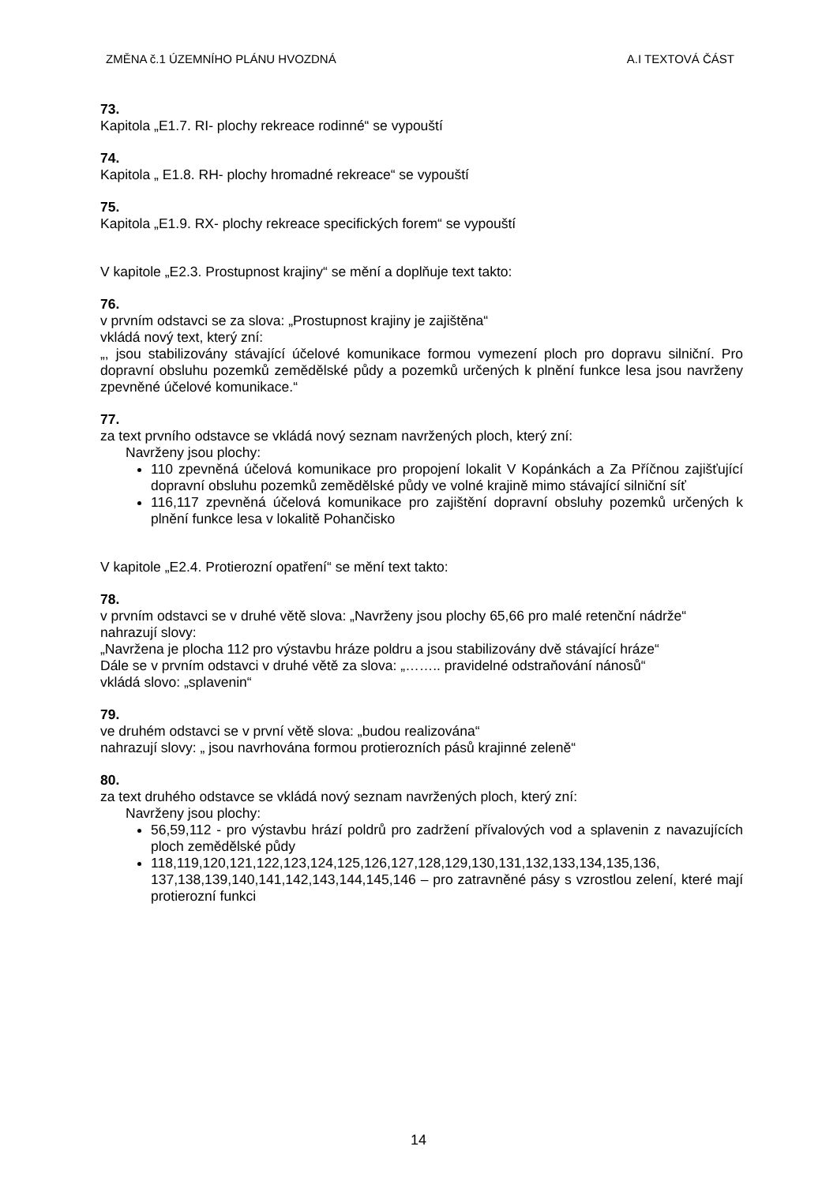ZMĚNA č.1 ÚZEMNÍHO PLÁNU HVOZDNÁ A.I TEXTOVÁ ČÁST
73.
Kapitola „E1.7. RI- plochy rekreace rodinné“ se vypouští
74.
Kapitola „ E1.8. RH- plochy hromadné rekreace“ se vypouští
75.
Kapitola „E1.9. RX- plochy rekreace specifických forem“ se vypouští
V kapitole „E2.3. Prostupnost krajiny“ se mění a doplňuje text takto:
76.
v prvním odstavci se za slova: „Prostupnost krajiny je zajištěna“
vkládá nový text, který zní:
„, jsou stabilizovány stávající účelové komunikace formou vymezení ploch pro dopravu silniční. Pro dopravní obsluhu pozemků zemědělské půdy a pozemků určených k plnění funkce lesa jsou navrženy zpevněné účelové komunikace.“
77.
za text prvního odstavce se vkládá nový seznam navržených ploch, který zní:
Navrženy jsou plochy:
110 zpevněná účelová komunikace pro propojení lokalit V Kopánkách a Za Příčnou zajišťující dopravní obsluhu pozemků zemědělské půdy ve volné krajině mimo stávající silniční síť
116,117 zpevněná účelová komunikace pro zajištění dopravní obsluhy pozemků určených k plnění funkce lesa v lokalitě Pohančisko
V kapitole „E2.4. Protierozní opatření“ se mění text takto:
78.
v prvním odstavci se v druhé větě slova: „Navrženy jsou plochy 65,66 pro malé retenční nádrže“
nahrazují slovy:
„Navržena je plocha 112 pro výstavbu hráze poldru a jsou stabilizovány dvě stávající hráze“
Dále se v prvním odstavci v druhé větě za slova: „…….. pravidelné odstraňování nánosů“
vkládá slovo: „splavenin“
79.
ve druhém odstavci se v první větě slova: „budou realizována“
nahrazují slovy: „ jsou navrhována formou protierozních pásů krajinné zeleně“
80.
za text druhého odstavce se vkládá nový seznam navržených ploch, který zní:
Navrženy jsou plochy:
56,59,112 - pro výstavbu hrází poldrů pro zadržení přívalových vod a splavenin z navazujících ploch zemědělské půdy
118,119,120,121,122,123,124,125,126,127,128,129,130,131,132,133,134,135,136, 137,138,139,140,141,142,143,144,145,146 – pro zatravněné pásy s vzrostlou zelení, které mají protierozní funkci
14